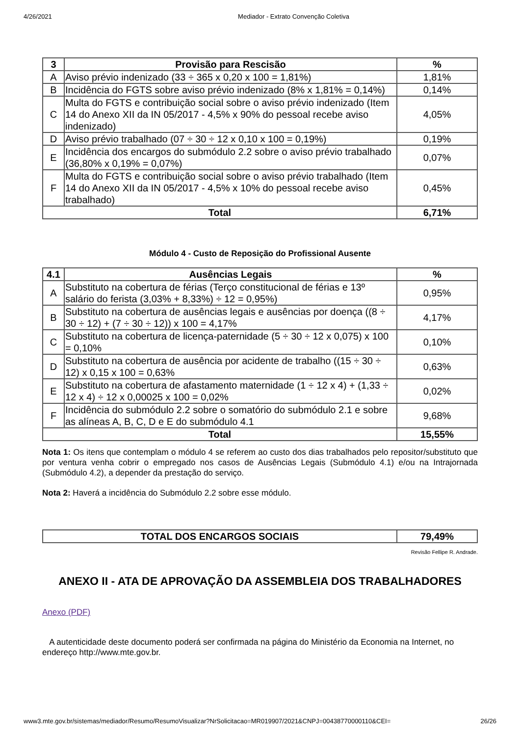4/26/2021 Mediador - Extrato Convenção Coletiva
| 3 | Provisão para Rescisão | % |
| --- | --- | --- |
| A | Aviso prévio indenizado (33 ÷ 365 x 0,20 x 100 = 1,81%) | 1,81% |
| B | Incidência do FGTS sobre aviso prévio indenizado (8% x 1,81% = 0,14%) | 0,14% |
| C | Multa do FGTS e contribuição social sobre o aviso prévio indenizado (Item 14 do Anexo XII da IN 05/2017 - 4,5% x 90% do pessoal recebe aviso indenizado) | 4,05% |
| D | Aviso prévio trabalhado (07 ÷ 30 ÷ 12 x 0,10 x 100 = 0,19%) | 0,19% |
| E | Incidência dos encargos do submódulo 2.2 sobre o aviso prévio trabalhado (36,80% x 0,19% = 0,07%) | 0,07% |
| F | Multa do FGTS e contribuição social sobre o aviso prévio trabalhado (Item 14 do Anexo XII da IN 05/2017 - 4,5% x 10% do pessoal recebe aviso trabalhado) | 0,45% |
| Total | | 6,71% |
Módulo 4 - Custo de Reposição do Profissional Ausente
| 4.1 | Ausências Legais | % |
| --- | --- | --- |
| A | Substituto na cobertura de férias (Terço constitucional de férias e 13º salário do ferista (3,03% + 8,33%) ÷ 12 = 0,95%) | 0,95% |
| B | Substituto na cobertura de ausências legais e ausências por doença ((8 ÷ 30 ÷ 12) + (7 ÷ 30 ÷ 12)) x 100 = 4,17% | 4,17% |
| C | Substituto na cobertura de licença-paternidade (5 ÷ 30 ÷ 12 x 0,075) x 100 = 0,10% | 0,10% |
| D | Substituto na cobertura de ausência por acidente de trabalho ((15 ÷ 30 ÷ 12) x 0,15 x 100 = 0,63% | 0,63% |
| E | Substituto na cobertura de afastamento maternidade (1 ÷ 12 x 4) + (1,33 ÷ 12 x 4) ÷ 12 x 0,00025 x 100 = 0,02% | 0,02% |
| F | Incidência do submódulo 2.2 sobre o somatório do submódulo 2.1 e sobre as alíneas A, B, C, D e E do submódulo 4.1 | 9,68% |
| Total | | 15,55% |
Nota 1: Os itens que contemplam o módulo 4 se referem ao custo dos dias trabalhados pelo repositor/substituto que por ventura venha cobrir o empregado nos casos de Ausências Legais (Submódulo 4.1) e/ou na Intrajornada (Submódulo 4.2), a depender da prestação do serviço.
Nota 2: Haverá a incidência do Submódulo 2.2 sobre esse módulo.
| TOTAL DOS ENCARGOS SOCIAIS | 79,49% |
| --- | --- |
Revisão Fellipe R. Andrade.
ANEXO II - ATA DE APROVAÇÃO DA ASSEMBLEIA DOS TRABALHADORES
Anexo (PDF)
A autenticidade deste documento poderá ser confirmada na página do Ministério da Economia na Internet, no endereço http://www.mte.gov.br.
www3.mte.gov.br/sistemas/mediador/Resumo/ResumoVisualizar?NrSolicitacao=MR019907/2021&CNPJ=00438770000110&CEI= 26/26